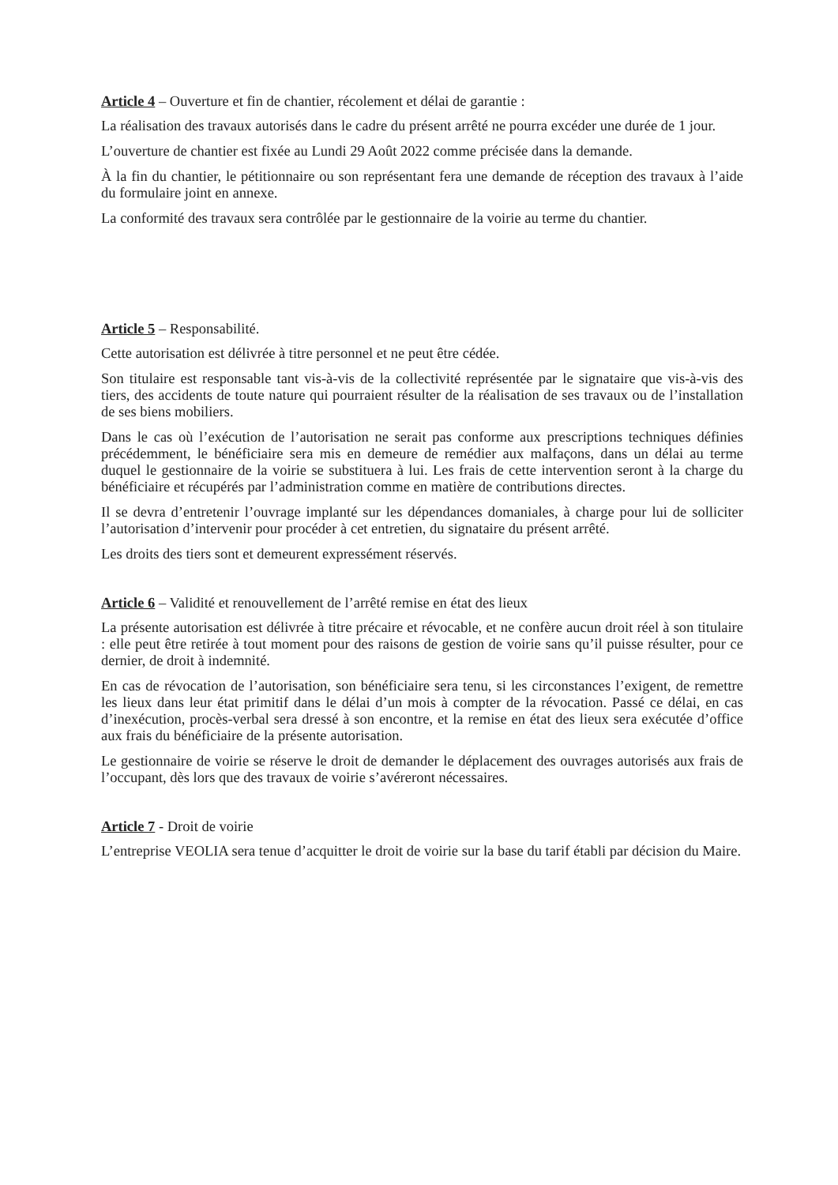Article 4 – Ouverture et fin de chantier, récolement et délai de garantie :
La réalisation des travaux autorisés dans le cadre du présent arrêté ne pourra excéder une durée de 1 jour.
L’ouverture de chantier est fixée au Lundi 29 Août 2022 comme précisée dans la demande.
À la fin du chantier, le pétitionnaire ou son représentant fera une demande de réception des travaux à l’aide du formulaire joint en annexe.
La conformité des travaux sera contrôlée par le gestionnaire de la voirie au terme du chantier.
Article 5 – Responsabilité.
Cette autorisation est délivrée à titre personnel et ne peut être cédée.
Son titulaire est responsable tant vis-à-vis de la collectivité représentée par le signataire que vis-à-vis des tiers, des accidents de toute nature qui pourraient résulter de la réalisation de ses travaux ou de l’installation de ses biens mobiliers.
Dans le cas où l’exécution de l’autorisation ne serait pas conforme aux prescriptions techniques définies précédemment, le bénéficiaire sera mis en demeure de remédier aux malfaçons, dans un délai au terme duquel le gestionnaire de la voirie se substituera à lui. Les frais de cette intervention seront à la charge du bénéficiaire et récupérés par l’administration comme en matière de contributions directes.
Il se devra d’entretenir l’ouvrage implanté sur les dépendances domaniales, à charge pour lui de solliciter l’autorisation d’intervenir pour procéder à cet entretien, du signataire du présent arrêté.
Les droits des tiers sont et demeurent expressément réservés.
Article 6 – Validité et renouvellement de l’arrêté remise en état des lieux
La présente autorisation est délivrée à titre précaire et révocable, et ne confère aucun droit réel à son titulaire : elle peut être retirée à tout moment pour des raisons de gestion de voirie sans qu’il puisse résulter, pour ce dernier, de droit à indemnité.
En cas de révocation de l’autorisation, son bénéficiaire sera tenu, si les circonstances l’exigent, de remettre les lieux dans leur état primitif dans le délai d’un mois à compter de la révocation. Passé ce délai, en cas d’inexécution, procès-verbal sera dressé à son encontre, et la remise en état des lieux sera exécutée d’office aux frais du bénéficiaire de la présente autorisation.
Le gestionnaire de voirie se réserve le droit de demander le déplacement des ouvrages autorisés aux frais de l’occupant, dès lors que des travaux de voirie s’avéreront nécessaires.
Article 7 - Droit de voirie
L’entreprise VEOLIA sera tenue d’acquitter le droit de voirie sur la base du tarif établi par décision du Maire.